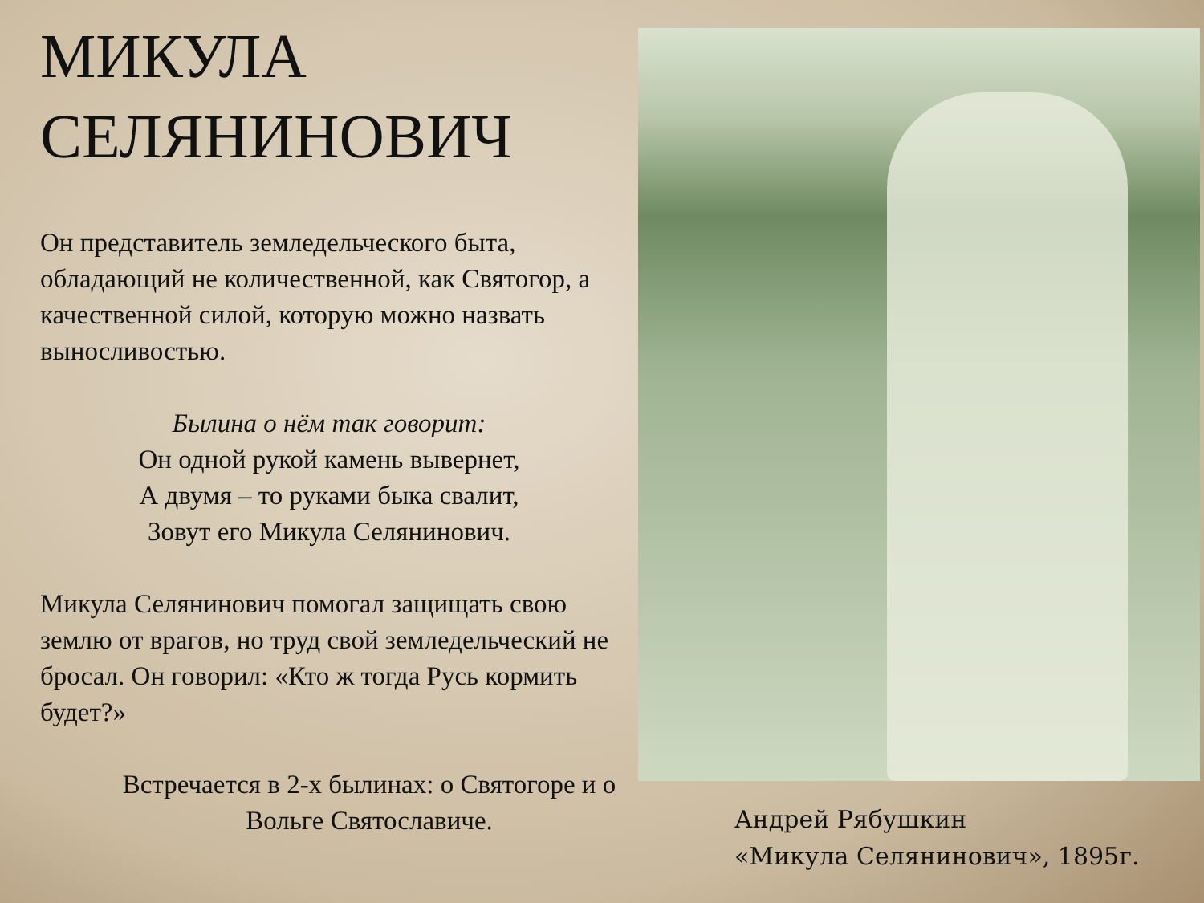МИКУЛА
СЕЛЯНИНОВИЧ
Он представитель земледельческого быта, обладающий не количественной, как Святогор, а качественной силой, которую можно назвать выносливостью.
Былина о нём так говорит:
Он одной рукой камень вывернет,
А двумя – то руками быка свалит,
Зовут его Микула Селянинович.
Микула Селянинович помогал защищать свою землю от врагов, но труд свой земледельческий не бросал. Он говорил: «Кто ж тогда Русь кормить будет?»
Встречается в 2-х былинах: о Святогоре и о Вольге Святославиче.
Андрей Рябушкин
«Микула Селянинович», 1895г.